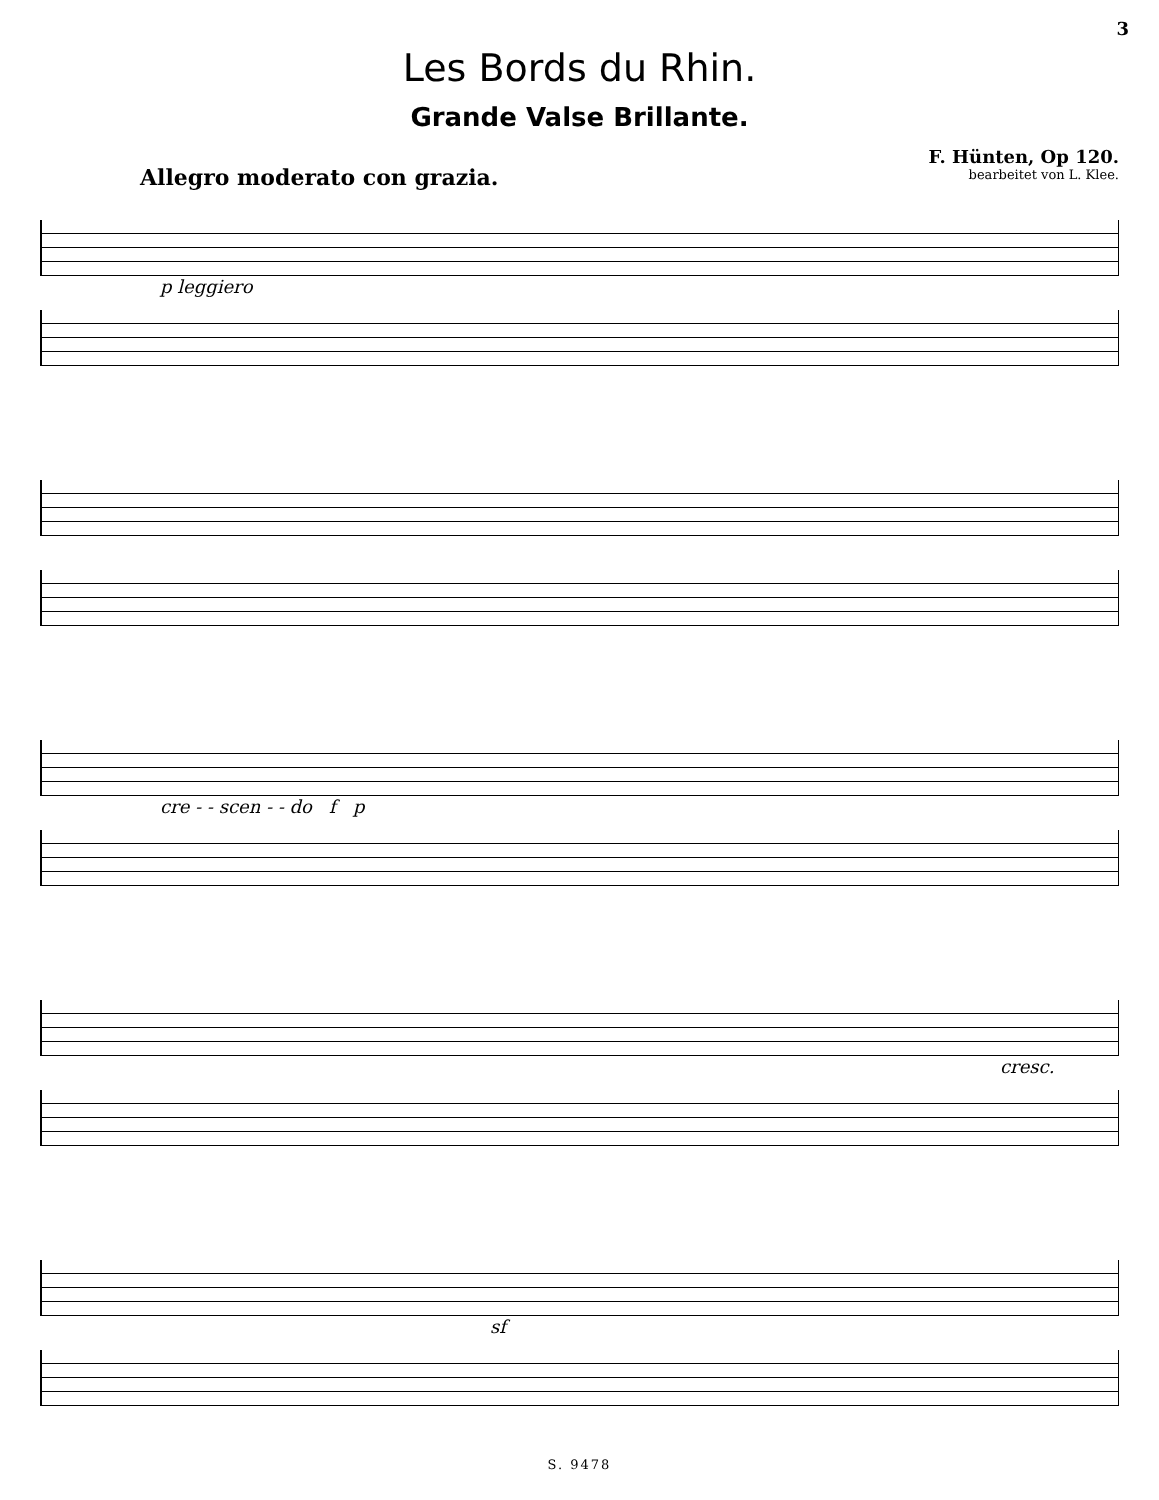3
Les Bords du Rhin.
Grande Valse Brillante.
F. Hünten, Op 120.
bearbeitet von L. Klee.
Allegro moderato con grazia.
p leggiero
cre - - scen - - do f p
cresc.
sf
S. 9478